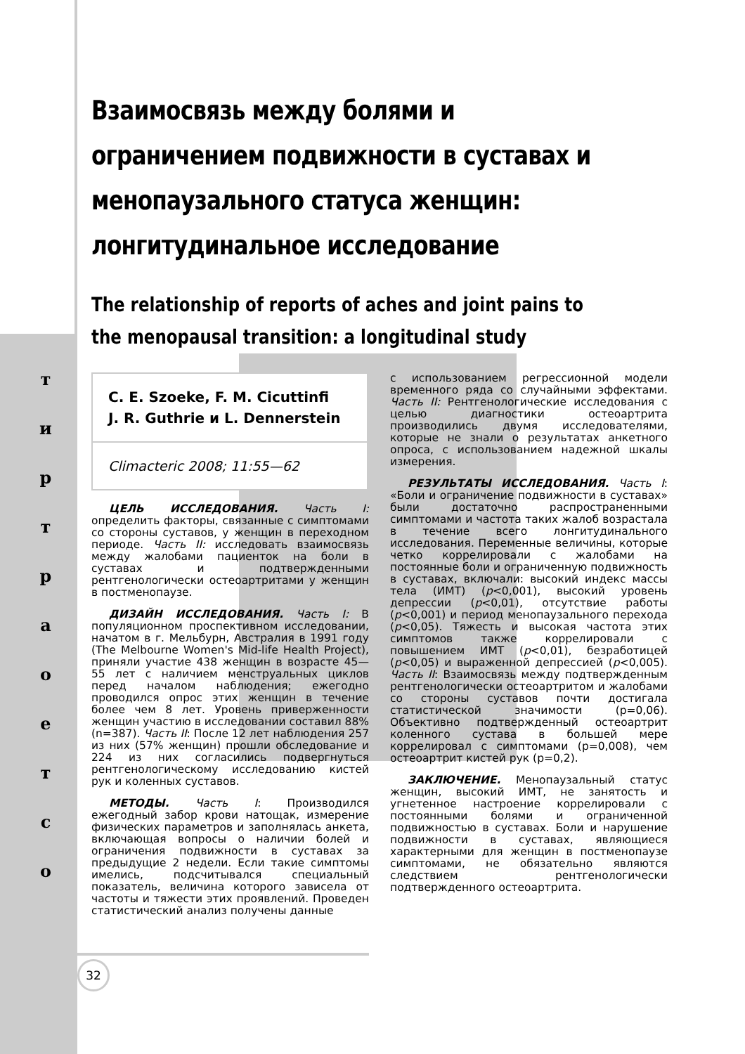т
и
р
т
р
а
о
е
т
с
о
Взаимосвязь между болями и ограничением подвижности в суставах и менопаузального статуса женщин: лонгитудинальное исследование
The relationship of reports of aches and joint pains to the menopausal transition: a longitudinal study
C. E. Szoeke, F. M. Cicuttinfi
J. R. Guthrie и L. Dennerstein
Climacteric 2008; 11:55—62
ЦЕЛЬ ИССЛЕДОВАНИЯ. Часть I: определить факторы, связанные с симптомами со стороны суставов, у женщин в переходном периоде. Часть II: исследовать взаимосвязь между жалобами пациенток на боли в суставах и подтвержденными рентгенологически остеоартритами у женщин в постменопаузе.
ДИЗАЙН ИССЛЕДОВАНИЯ. Часть I: В популяционном проспективном исследовании, начатом в г. Мельбурн, Австралия в 1991 году (The Melbourne Women's Mid-life Health Project), приняли участие 438 женщин в возрасте 45—55 лет с наличием менструальных циклов перед началом наблюдения; ежегодно проводился опрос этих женщин в течение более чем 8 лет. Уровень приверженности женщин участию в исследовании составил 88% (n=387). Часть II: После 12 лет наблюдения 257 из них (57% женщин) прошли обследование и 224 из них согласились подвергнуться рентгенологическому исследованию кистей рук и коленных суставов.
МЕТОДЫ. Часть I: Производился ежегодный забор крови натощак, измерение физических параметров и заполнялась анкета, включающая вопросы о наличии болей и ограничения подвижности в суставах за предыдущие 2 недели. Если такие симптомы имелись, подсчитывался специальный показатель, величина которого зависела от частоты и тяжести этих проявлений. Проведен статистический анализ получены данные
с использованием регрессионной модели временного ряда со случайными эффектами. Часть II: Рентгенологические исследования с целью диагностики остеоартрита производились двумя исследователями, которые не знали о результатах анкетного опроса, с использованием надежной шкалы измерения.
РЕЗУЛЬТАТЫ ИССЛЕДОВАНИЯ. Часть I: «Боли и ограничение подвижности в суставах» были достаточно распространенными симптомами и частота таких жалоб возрастала в течение всего лонгитудинального исследования. Переменные величины, которые четко коррелировали с жалобами на постоянные боли и ограниченную подвижность в суставах, включали: высокий индекс массы тела (ИМТ) (p<0,001), высокий уровень депрессии (p<0,01), отсутствие работы (p<0,001) и период менопаузального перехода (p<0,05). Тяжесть и высокая частота этих симптомов также коррелировали с повышением ИМТ (p<0,01), безработицей (p<0,05) и выраженной депрессией (p<0,005). Часть II: Взаимосвязь между подтвержденным рентгенологически остеоартритом и жалобами со стороны суставов почти достигала статистической значимости (p=0,06). Объективно подтвержденный остеоартрит коленного сустава в большей мере коррелировал с симптомами (p=0,008), чем остеоартрит кистей рук (p=0,2).
ЗАКЛЮЧЕНИЕ. Менопаузальный статус женщин, высокий ИМТ, не занятость и угнетенное настроение коррелировали с постоянными болями и ограниченной подвижностью в суставах. Боли и нарушение подвижности в суставах, являющиеся характерными для женщин в постменопаузе симптомами, не обязательно являются следствием рентгенологически подтвержденного остеоартрита.
32